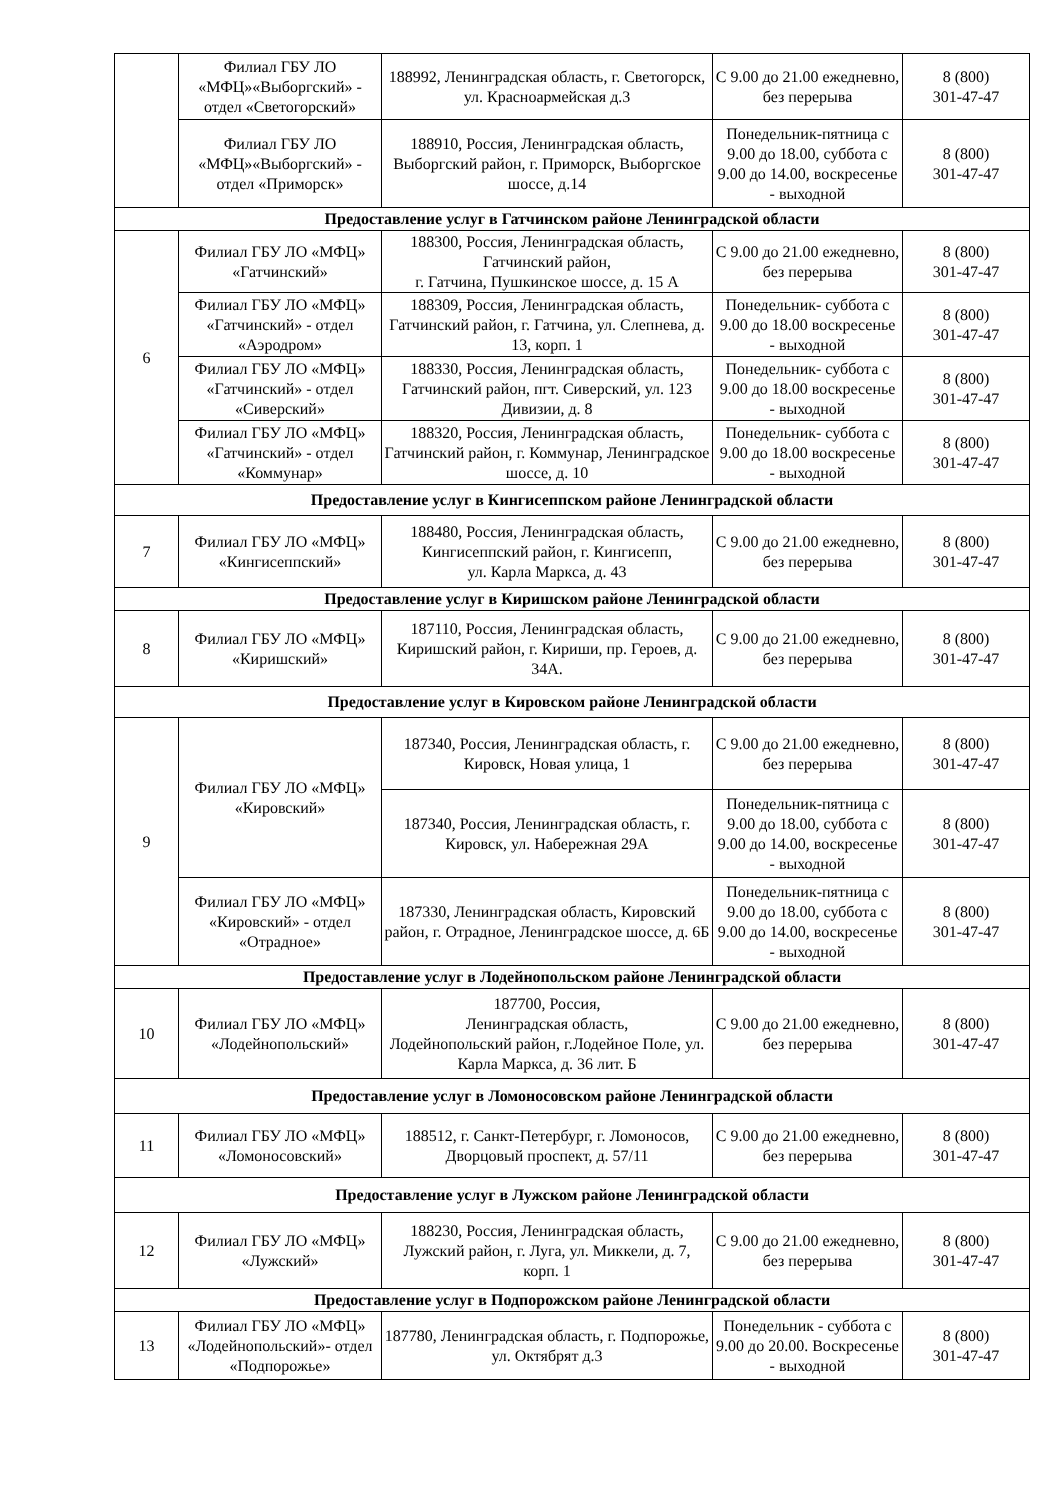| | Филиал ГБУ ЛО «МФЦ»«Выборгский» - отдел «Светогорский» | 188992, Ленинградская область, г. Светогорск, ул. Красноармейская д.3 | С 9.00 до 21.00 ежедневно, без перерыва | 8 (800) 301-47-47 |
| | Филиал ГБУ ЛО «МФЦ»«Выборгский» - отдел «Приморск» | 188910, Россия, Ленинградская область, Выборгский район, г. Приморск, Выборгское шоссе, д.14 | Понедельник-пятница с 9.00 до 18.00, суббота с 9.00 до 14.00, воскресенье - выходной | 8 (800) 301-47-47 |
| Предоставление услуг в Гатчинском районе Ленинградской области | | | | |
| 6 | Филиал ГБУ ЛО «МФЦ» «Гатчинский» | 188300, Россия, Ленинградская область, Гатчинский район, г. Гатчина, Пушкинское шоссе, д. 15 А | С 9.00 до 21.00 ежедневно, без перерыва | 8 (800) 301-47-47 |
| | Филиал ГБУ ЛО «МФЦ» «Гатчинский» - отдел «Аэродром» | 188309, Россия, Ленинградская область, Гатчинский район, г. Гатчина, ул. Слепнева, д. 13, корп. 1 | Понедельник- суббота с 9.00 до 18.00 воскресенье - выходной | 8 (800) 301-47-47 |
| | Филиал ГБУ ЛО «МФЦ» «Гатчинский» - отдел «Сиверский» | 188330, Россия, Ленинградская область, Гатчинский район, пгт. Сиверский, ул. 123 Дивизии, д. 8 | Понедельник- суббота с 9.00 до 18.00 воскресенье - выходной | 8 (800) 301-47-47 |
| | Филиал ГБУ ЛО «МФЦ» «Гатчинский» - отдел «Коммунар» | 188320, Россия, Ленинградская область, Гатчинский район, г. Коммунар, Ленинградское шоссе, д. 10 | Понедельник- суббота с 9.00 до 18.00 воскресенье - выходной | 8 (800) 301-47-47 |
| Предоставление услуг в Кингисеппском районе Ленинградской области | | | | |
| 7 | Филиал ГБУ ЛО «МФЦ» «Кингисеппский» | 188480, Россия, Ленинградская область, Кингисеппский район, г. Кингисепп, ул. Карла Маркса, д. 43 | С 9.00 до 21.00 ежедневно, без перерыва | 8 (800) 301-47-47 |
| Предоставление услуг в Киришском районе Ленинградской области | | | | |
| 8 | Филиал ГБУ ЛО «МФЦ» «Киришский» | 187110, Россия, Ленинградская область, Киришский район, г. Кириши, пр. Героев, д. 34А. | С 9.00 до 21.00 ежедневно, без перерыва | 8 (800) 301-47-47 |
| Предоставление услуг в Кировском районе Ленинградской области | | | | |
| 9 | Филиал ГБУ ЛО «МФЦ» «Кировский» | 187340, Россия, Ленинградская область, г. Кировск, Новая улица, 1 | С 9.00 до 21.00 ежедневно, без перерыва | 8 (800) 301-47-47 |
| | | 187340, Россия, Ленинградская область, г. Кировск, ул. Набережная 29А | Понедельник-пятница с 9.00 до 18.00, суббота с 9.00 до 14.00, воскресенье - выходной | 8 (800) 301-47-47 |
| | Филиал ГБУ ЛО «МФЦ» «Кировский» - отдел «Отрадное» | 187330, Ленинградская область, Кировский район, г. Отрадное, Ленинградское шоссе, д. 6Б | Понедельник-пятница с 9.00 до 18.00, суббота с 9.00 до 14.00, воскресенье - выходной | 8 (800) 301-47-47 |
| Предоставление услуг в Лодейнопольском районе Ленинградской области | | | | |
| 10 | Филиал ГБУ ЛО «МФЦ» «Лодейнопольский» | 187700, Россия, Ленинградская область, Лодейнопольский район, г.Лодейное Поле, ул. Карла Маркса, д. 36 лит. Б | С 9.00 до 21.00 ежедневно, без перерыва | 8 (800) 301-47-47 |
| Предоставление услуг в Ломоносовском районе Ленинградской области | | | | |
| 11 | Филиал ГБУ ЛО «МФЦ» «Ломоносовский» | 188512, г. Санкт-Петербург, г. Ломоносов, Дворцовый проспект, д. 57/11 | С 9.00 до 21.00 ежедневно, без перерыва | 8 (800) 301-47-47 |
| Предоставление услуг в Лужском районе Ленинградской области | | | | |
| 12 | Филиал ГБУ ЛО «МФЦ» «Лужский» | 188230, Россия, Ленинградская область, Лужский район, г. Луга, ул. Миккели, д. 7, корп. 1 | С 9.00 до 21.00 ежедневно, без перерыва | 8 (800) 301-47-47 |
| Предоставление услуг в Подпорожском районе Ленинградской области | | | | |
| 13 | Филиал ГБУ ЛО «МФЦ» «Лодейнопольский»- отдел «Подпорожье» | 187780, Ленинградская область, г. Подпорожье, ул. Октябрят д.3 | Понедельник - суббота с 9.00 до 20.00. Воскресенье - выходной | 8 (800) 301-47-47 |